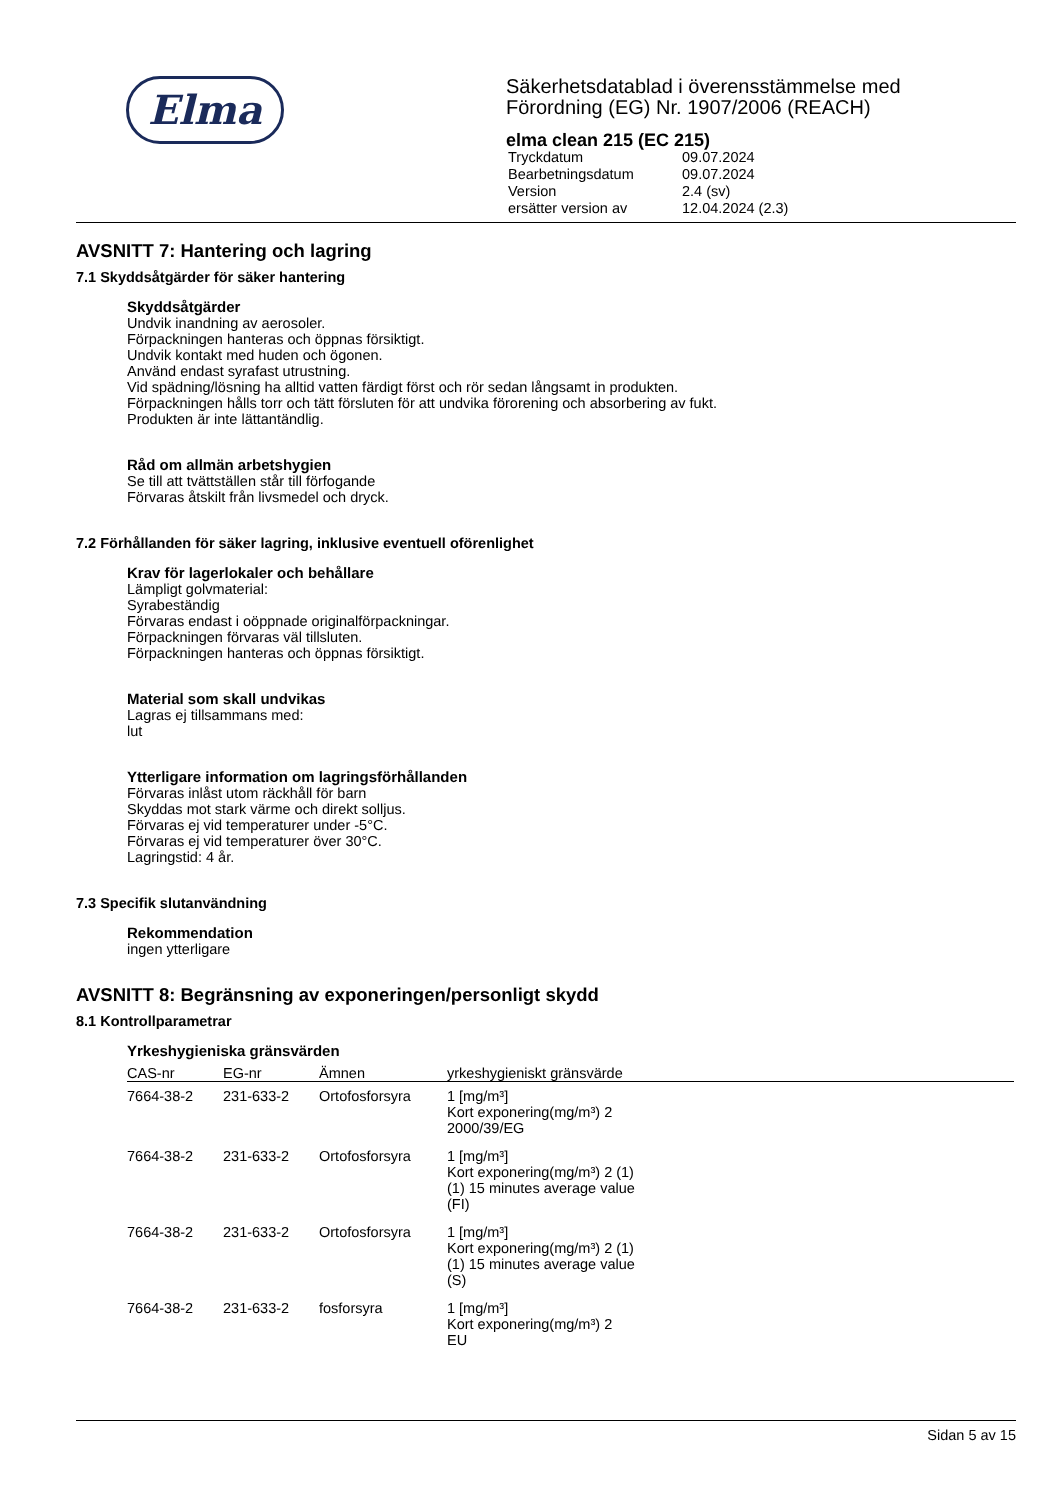Elma
Säkerhetsdatablad i överensstämmelse med
Förordning (EG) Nr. 1907/2006 (REACH)
elma clean 215 (EC 215)
| Tryckdatum | 09.07.2024 |
| Bearbetningsdatum | 09.07.2024 |
| Version | 2.4 (sv) |
| ersätter version av | 12.04.2024 (2.3) |
AVSNITT 7: Hantering och lagring
7.1 Skyddsåtgärder för säker hantering
Skyddsåtgärder
Undvik inandning av aerosoler.
Förpackningen hanteras och öppnas försiktigt.
Undvik kontakt med huden och ögonen.
Använd endast syrafast utrustning.
Vid spädning/lösning ha alltid vatten färdigt först och rör sedan långsamt in produkten.
Förpackningen hålls torr och tätt försluten för att undvika förorening och absorbering av fukt.
Produkten är inte lättantändlig.
Råd om allmän arbetshygien
Se till att tvättställen står till förfogande
Förvaras åtskilt från livsmedel och dryck.
7.2 Förhållanden för säker lagring, inklusive eventuell oförenlighet
Krav för lagerlokaler och behållare
Lämpligt golvmaterial:
Syrabeständig
Förvaras endast i oöppnade originalförpackningar.
Förpackningen förvaras väl tillsluten.
Förpackningen hanteras och öppnas försiktigt.
Material som skall undvikas
Lagras ej tillsammans med:
lut
Ytterligare information om lagringsförhållanden
Förvaras inlåst utom räckhåll för barn
Skyddas mot stark värme och direkt solljus.
Förvaras ej vid temperaturer under -5°C.
Förvaras ej vid temperaturer över 30°C.
Lagringstid: 4 år.
7.3 Specifik slutanvändning
Rekommendation
ingen ytterligare
AVSNITT 8: Begränsning av exponeringen/personligt skydd
8.1 Kontrollparametrar
Yrkeshygieniska gränsvärden
| CAS-nr | EG-nr | Ämnen | yrkeshygieniskt gränsvärde |
| --- | --- | --- | --- |
| 7664-38-2 | 231-633-2 | Ortofosforsyra | 1 [mg/m³] Kort exponering(mg/m³) 2 2000/39/EG |
| 7664-38-2 | 231-633-2 | Ortofosforsyra | 1 [mg/m³] Kort exponering(mg/m³) 2 (1) (1) 15 minutes average value (FI) |
| 7664-38-2 | 231-633-2 | Ortofosforsyra | 1 [mg/m³] Kort exponering(mg/m³) 2 (1) (1) 15 minutes average value (S) |
| 7664-38-2 | 231-633-2 | fosforsyra | 1 [mg/m³] Kort exponering(mg/m³) 2 EU |
Sidan 5 av 15